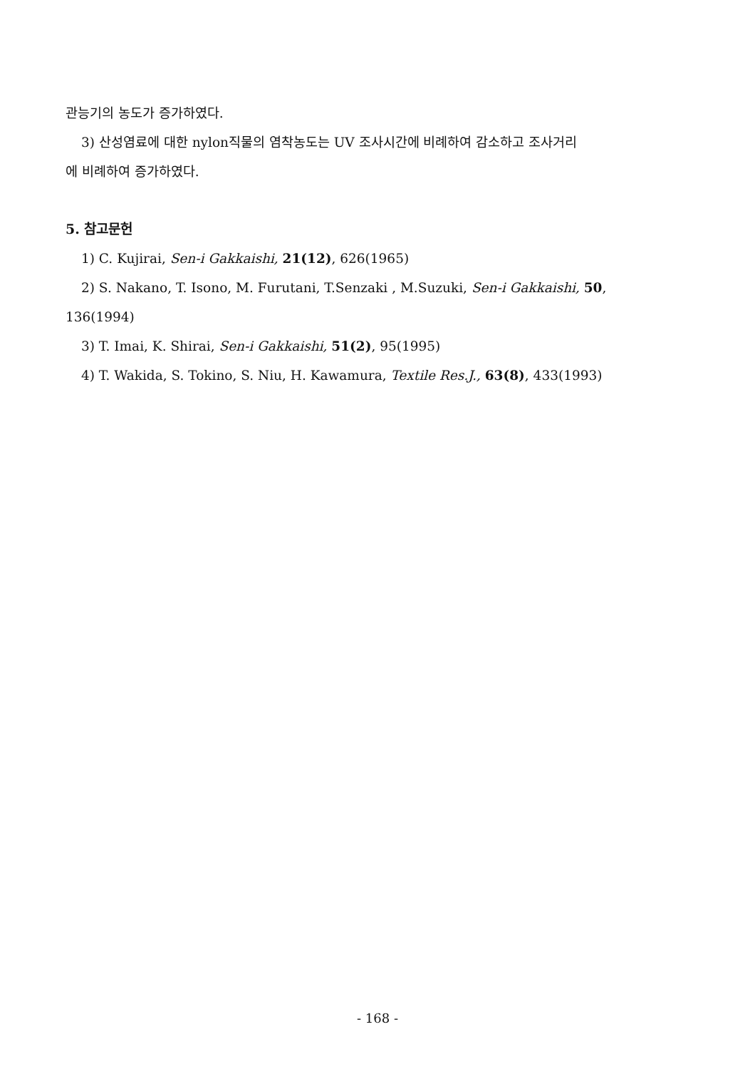관능기의 농도가 증가하였다.
3) 산성염료에 대한 nylon직물의 염착농도는 UV 조사시간에 비례하여 감소하고 조사거리
에 비례하여 증가하였다.
5. 참고문헌
1) C. Kujirai, Sen-i Gakkaishi, 21(12), 626(1965)
2) S. Nakano, T. Isono, M. Furutani, T.Senzaki , M.Suzuki, Sen-i Gakkaishi, 50,
136(1994)
3) T. Imai, K. Shirai, Sen-i Gakkaishi, 51(2), 95(1995)
4) T. Wakida, S. Tokino, S. Niu, H. Kawamura, Textile Res.J., 63(8), 433(1993)
- 168 -